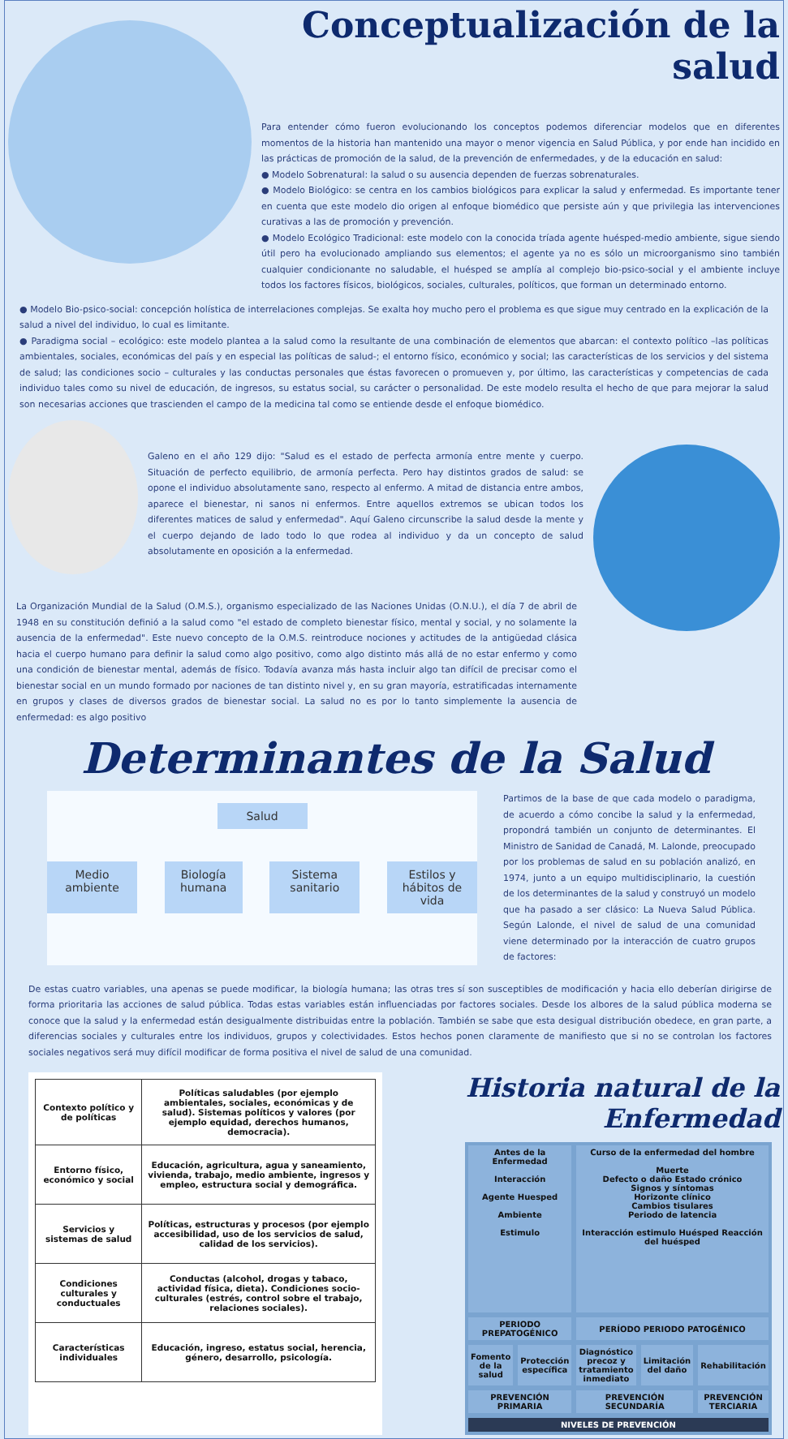Conceptualización de la salud
Para entender cómo fueron evolucionando los conceptos podemos diferenciar modelos que en diferentes momentos de la historia han mantenido una mayor o menor vigencia en Salud Pública, y por ende han incidido en las prácticas de promoción de la salud, de la prevención de enfermedades, y de la educación en salud:
● Modelo Sobrenatural: la salud o su ausencia dependen de fuerzas sobrenaturales.
● Modelo Biológico: se centra en los cambios biológicos para explicar la salud y enfermedad. Es importante tener en cuenta que este modelo dio origen al enfoque biomédico que persiste aún y que privilegia las intervenciones curativas a las de promoción y prevención.
● Modelo Ecológico Tradicional: este modelo con la conocida tríada agente huésped-medio ambiente, sigue siendo útil pero ha evolucionado ampliando sus elementos; el agente ya no es sólo un microorganismo sino también cualquier condicionante no saludable, el huésped se amplía al complejo bio-psico-social y el ambiente incluye todos los factores físicos, biológicos, sociales, culturales, políticos, que forman un determinado entorno.
● Modelo Bio-psico-social: concepción holística de interrelaciones complejas. Se exalta hoy mucho pero el problema es que sigue muy centrado en la explicación de la salud a nivel del individuo, lo cual es limitante.
● Paradigma social – ecológico: este modelo plantea a la salud como la resultante de una combinación de elementos que abarcan: el contexto político –las políticas ambientales, sociales, económicas del país y en especial las políticas de salud-; el entorno físico, económico y social; las características de los servicios y del sistema de salud; las condiciones socio – culturales y las conductas personales que éstas favorecen o promueven y, por último, las características y competencias de cada individuo tales como su nivel de educación, de ingresos, su estatus social, su carácter o personalidad. De este modelo resulta el hecho de que para mejorar la salud son necesarias acciones que trascienden el campo de la medicina tal como se entiende desde el enfoque biomédico.
Galeno en el año 129 dijo: "Salud es el estado de perfecta armonía entre mente y cuerpo. Situación de perfecto equilibrio, de armonía perfecta. Pero hay distintos grados de salud: se opone el individuo absolutamente sano, respecto al enfermo. A mitad de distancia entre ambos, aparece el bienestar, ni sanos ni enfermos. Entre aquellos extremos se ubican todos los diferentes matices de salud y enfermedad". Aquí Galeno circunscribe la salud desde la mente y el cuerpo dejando de lado todo lo que rodea al individuo y da un concepto de salud absolutamente en oposición a la enfermedad.
La Organización Mundial de la Salud (O.M.S.), organismo especializado de las Naciones Unidas (O.N.U.), el día 7 de abril de 1948 en su constitución definió a la salud como "el estado de completo bienestar físico, mental y social, y no solamente la ausencia de la enfermedad". Este nuevo concepto de la O.M.S. reintroduce nociones y actitudes de la antigüedad clásica hacia el cuerpo humano para definir la salud como algo positivo, como algo distinto más allá de no estar enfermo y como una condición de bienestar mental, además de físico. Todavía avanza más hasta incluir algo tan difícil de precisar como el bienestar social en un mundo formado por naciones de tan distinto nivel y, en su gran mayoría, estratificadas internamente en grupos y clases de diversos grados de bienestar social. La salud no es por lo tanto simplemente la ausencia de enfermedad: es algo positivo
Determinantes de la Salud
Salud
Medio ambiente
Biología humana
Sistema sanitario
Estilos y hábitos de vida
Partimos de la base de que cada modelo o paradigma, de acuerdo a cómo concibe la salud y la enfermedad, propondrá también un conjunto de determinantes. El Ministro de Sanidad de Canadá, M. Lalonde, preocupado por los problemas de salud en su población analizó, en 1974, junto a un equipo multidisciplinario, la cuestión de los determinantes de la salud y construyó un modelo que ha pasado a ser clásico: La Nueva Salud Pública. Según Lalonde, el nivel de salud de una comunidad viene determinado por la interacción de cuatro grupos de factores:
De estas cuatro variables, una apenas se puede modificar, la biología humana; las otras tres sí son susceptibles de modificación y hacia ello deberían dirigirse de forma prioritaria las acciones de salud pública. Todas estas variables están influenciadas por factores sociales. Desde los albores de la salud pública moderna se conoce que la salud y la enfermedad están desigualmente distribuidas entre la población. También se sabe que esta desigual distribución obedece, en gran parte, a diferencias sociales y culturales entre los individuos, grupos y colectividades. Estos hechos ponen claramente de manifiesto que si no se controlan los factores sociales negativos será muy difícil modificar de forma positiva el nivel de salud de una comunidad.
| Contexto político y de políticas | Políticas saludables (por ejemplo ambientales, sociales, económicas y de salud). Sistemas políticos y valores (por ejemplo equidad, derechos humanos, democracia). |
| Entorno físico, económico y social | Educación, agricultura, agua y saneamiento, vivienda, trabajo, medio ambiente, ingresos y empleo, estructura social y demográfica. |
| Servicios y sistemas de salud | Políticas, estructuras y procesos (por ejemplo accesibilidad, uso de los servicios de salud, calidad de los servicios). |
| Condiciones culturales y conductuales | Conductas (alcohol, drogas y tabaco, actividad física, dieta). Condiciones socio-culturales (estrés, control sobre el trabajo, relaciones sociales). |
| Características individuales | Educación, ingreso, estatus social, herencia, género, desarrollo, psicología. |
Historia natural de la Enfermedad
| Antes de la Enfermedad Interacción Agente Huesped Ambiente Estimulo | | Curso de la enfermedad del hombre Muerte Defecto o daño Estado crónico Signos y síntomas Horizonte clínico Cambios tisulares Periodo de latencia Interacción estimulo Huésped Reacción del huésped | | |
| PERIODO PREPATOGÉNICO | | PERÍODO PERIODO PATOGÉNICO | | |
| Fomento de la salud | Protección específica | Diagnóstico precoz y tratamiento inmediato | Limitación del daño | Rehabilitación |
| PREVENCIÓN PRIMARIA | | PREVENCIÓN SECUNDARÍA | | PREVENCIÓN TERCIARIA |
| NIVELES DE PREVENCIÓN | | | | |